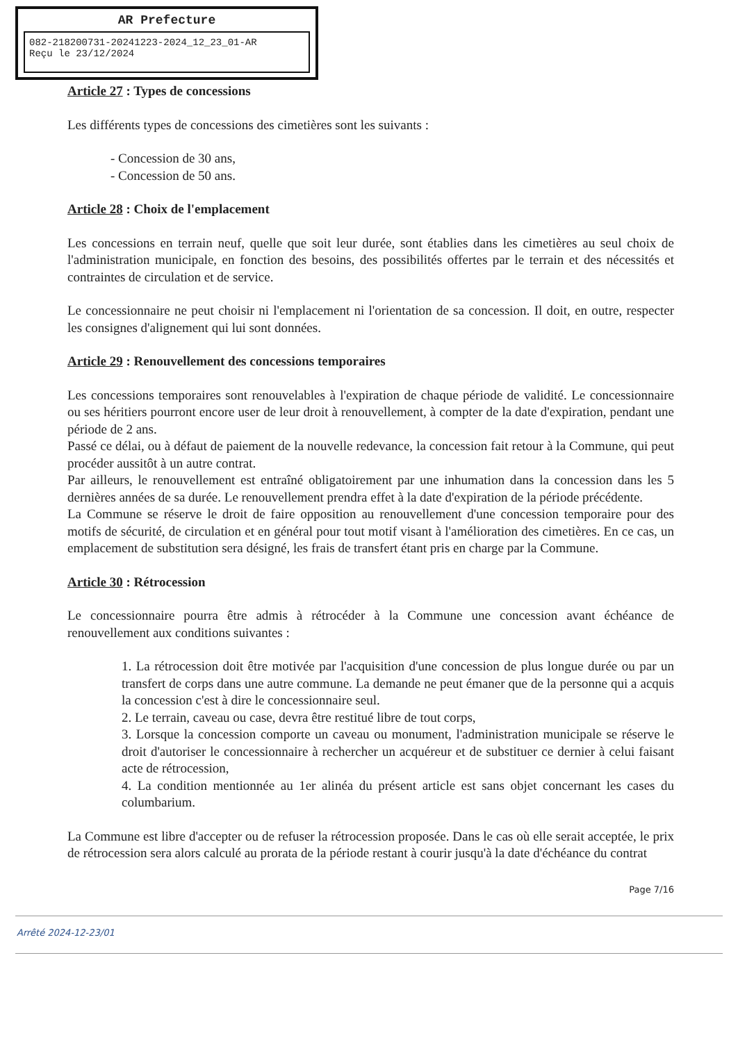AR Prefecture
082-218200731-20241223-2024_12_23_01-AR
Reçu le 23/12/2024
Article 27 : Types de concessions
Les différents types de concessions des cimetières sont les suivants :
- Concession de 30 ans,
- Concession de 50 ans.
Article 28 : Choix de l'emplacement
Les concessions en terrain neuf, quelle que soit leur durée, sont établies dans les cimetières au seul choix de l'administration municipale, en fonction des besoins, des possibilités offertes par le terrain et des nécessités et contraintes de circulation et de service.
Le concessionnaire ne peut choisir ni l'emplacement ni l'orientation de sa concession. Il doit, en outre, respecter les consignes d'alignement qui lui sont données.
Article 29 : Renouvellement des concessions temporaires
Les concessions temporaires sont renouvelables à l'expiration de chaque période de validité. Le concessionnaire ou ses héritiers pourront encore user de leur droit à renouvellement, à compter de la date d'expiration, pendant une période de 2 ans.
Passé ce délai, ou à défaut de paiement de la nouvelle redevance, la concession fait retour à la Commune, qui peut procéder aussitôt à un autre contrat.
Par ailleurs, le renouvellement est entraîné obligatoirement par une inhumation dans la concession dans les 5 dernières années de sa durée. Le renouvellement prendra effet à la date d'expiration de la période précédente.
La Commune se réserve le droit de faire opposition au renouvellement d'une concession temporaire pour des motifs de sécurité, de circulation et en général pour tout motif visant à l'amélioration des cimetières. En ce cas, un emplacement de substitution sera désigné, les frais de transfert étant pris en charge par la Commune.
Article 30 : Rétrocession
Le concessionnaire pourra être admis à rétrocéder à la Commune une concession avant échéance de renouvellement aux conditions suivantes :
1. La rétrocession doit être motivée par l'acquisition d'une concession de plus longue durée ou par un transfert de corps dans une autre commune. La demande ne peut émaner que de la personne qui a acquis la concession c'est à dire le concessionnaire seul.
2. Le terrain, caveau ou case, devra être restitué libre de tout corps,
3. Lorsque la concession comporte un caveau ou monument, l'administration municipale se réserve le droit d'autoriser le concessionnaire à rechercher un acquéreur et de substituer ce dernier à celui faisant acte de rétrocession,
4. La condition mentionnée au 1er alinéa du présent article est sans objet concernant les cases du columbarium.
La Commune est libre d'accepter ou de refuser la rétrocession proposée. Dans le cas où elle serait acceptée, le prix de rétrocession sera alors calculé au prorata de la période restant à courir jusqu'à la date d'échéance du contrat
Page 7/16
Arrêté 2024-12-23/01